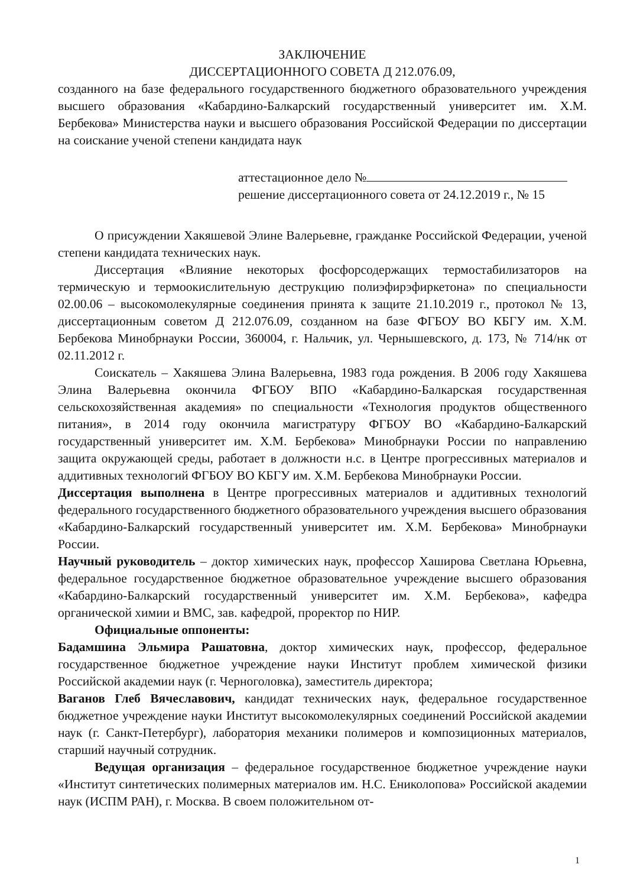ЗАКЛЮЧЕНИЕ
ДИССЕРТАЦИОННОГО СОВЕТА Д 212.076.09,
созданного на базе федерального государственного бюджетного образовательного учреждения высшего образования «Кабардино-Балкарский государственный университет им. Х.М. Бербекова» Министерства науки и высшего образования Российской Федерации по диссертации на соискание ученой степени кандидата наук
аттестационное дело №
решение диссертационного совета от 24.12.2019 г., № 15
О присуждении Хакяшевой Элине Валерьевне, гражданке Российской Федерации, ученой степени кандидата технических наук.
Диссертация «Влияние некоторых фосфорсодержащих термостабилизаторов на термическую и термоокислительную деструкцию полиэфирэфиркетона» по специальности 02.00.06 – высокомолекулярные соединения принята к защите 21.10.2019 г., протокол № 13, диссертационным советом Д 212.076.09, созданном на базе ФГБОУ ВО КБГУ им. Х.М. Бербекова Минобрнауки России, 360004, г. Нальчик, ул. Чернышевского, д. 173, № 714/нк от 02.11.2012 г.
Соискатель – Хакяшева Элина Валерьевна, 1983 года рождения. В 2006 году Хакяшева Элина Валерьевна окончила ФГБОУ ВПО «Кабардино-Балкарская государственная сельскохозяйственная академия» по специальности «Технология продуктов общественного питания», в 2014 году окончила магистратуру ФГБОУ ВО «Кабардино-Балкарский государственный университет им. Х.М. Бербекова» Минобрнауки России по направлению защита окружающей среды, работает в должности н.с. в Центре прогрессивных материалов и аддитивных технологий ФГБОУ ВО КБГУ им. Х.М. Бербекова Минобрнауки России.
Диссертация выполнена в Центре прогрессивных материалов и аддитивных технологий федерального государственного бюджетного образовательного учреждения высшего образования «Кабардино-Балкарский государственный университет им. Х.М. Бербекова» Минобрнауки России.
Научный руководитель – доктор химических наук, профессор Хаширова Светлана Юрьевна, федеральное государственное бюджетное образовательное учреждение высшего образования «Кабардино-Балкарский государственный университет им. Х.М. Бербекова», кафедра органической химии и ВМС, зав. кафедрой, проректор по НИР.
Официальные оппоненты:
Бадамшина Эльмира Рашатовна, доктор химических наук, профессор, федеральное государственное бюджетное учреждение науки Институт проблем химической физики Российской академии наук (г. Черноголовка), заместитель директора;
Ваганов Глеб Вячеславович, кандидат технических наук, федеральное государственное бюджетное учреждение науки Институт высокомолекулярных соединений Российской академии наук (г. Санкт-Петербург), лаборатория механики полимеров и композиционных материалов, старший научный сотрудник.
Ведущая организация – федеральное государственное бюджетное учреждение науки «Институт синтетических полимерных материалов им. Н.С. Ениколопова» Российской академии наук (ИСПМ РАН), г. Москва. В своем положительном от-
1